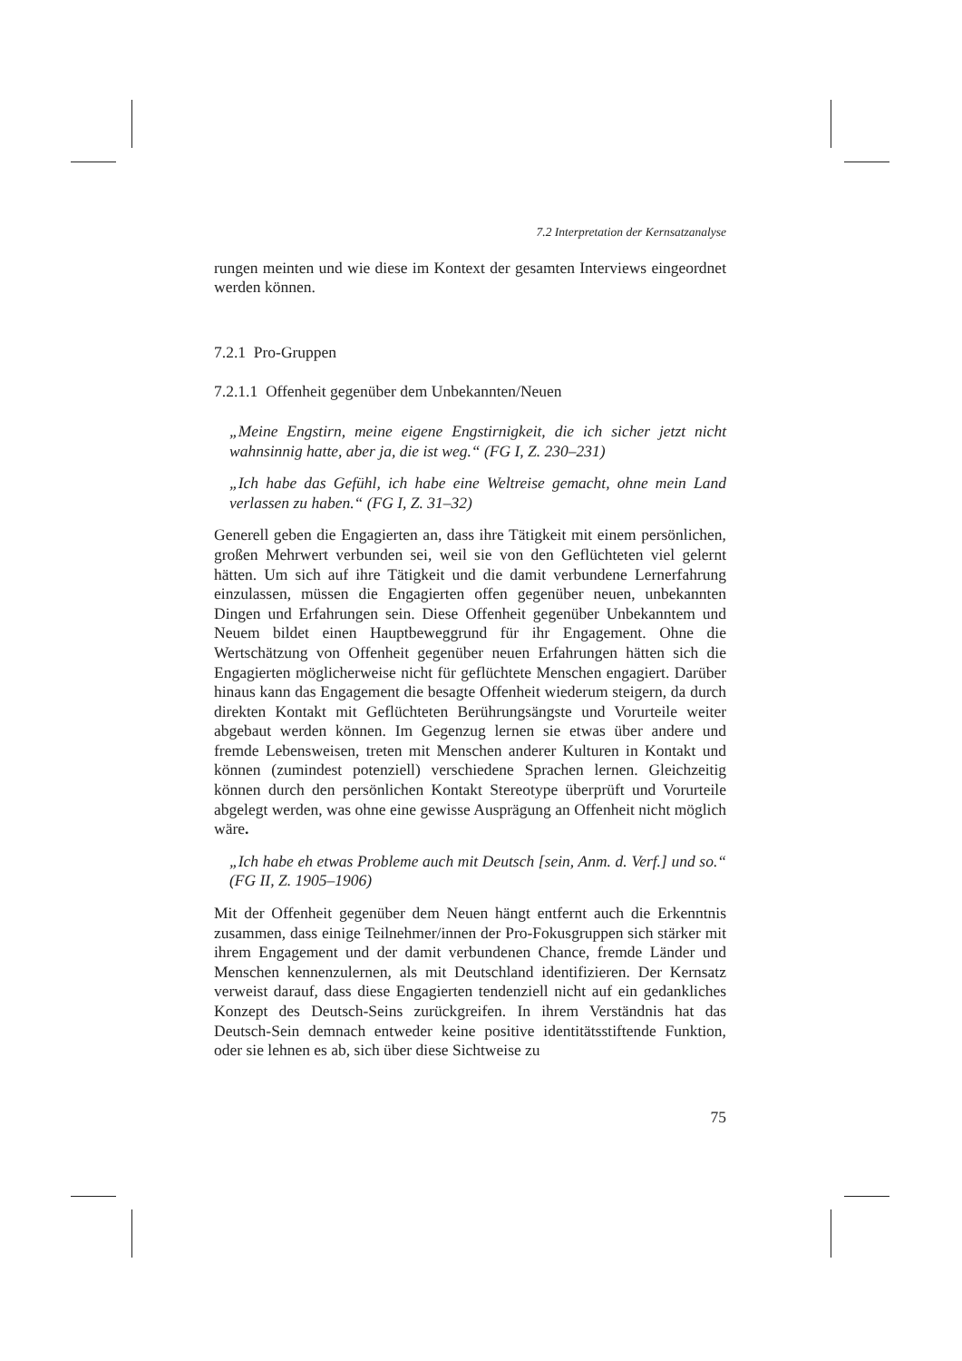7.2 Interpretation der Kernsatzanalyse
rungen meinten und wie diese im Kontext der gesamten Interviews eingeordnet werden können.
7.2.1 Pro-Gruppen
7.2.1.1 Offenheit gegenüber dem Unbekannten/Neuen
„Meine Engstirn, meine eigene Engstirnigkeit, die ich sicher jetzt nicht wahnsinnig hatte, aber ja, die ist weg.“ (FG I, Z. 230–231)
„Ich habe das Gefühl, ich habe eine Weltreise gemacht, ohne mein Land verlassen zu haben.“ (FG I, Z. 31–32)
Generell geben die Engagierten an, dass ihre Tätigkeit mit einem persönlichen, großen Mehrwert verbunden sei, weil sie von den Geflüchteten viel gelernt hätten. Um sich auf ihre Tätigkeit und die damit verbundene Lernerfahrung einzulassen, müssen die Engagierten offen gegenüber neuen, unbekannten Dingen und Erfahrungen sein. Diese Offenheit gegenüber Unbekanntem und Neuem bildet einen Hauptbeweggrund für ihr Engagement. Ohne die Wertschätzung von Offenheit gegenüber neuen Erfahrungen hätten sich die Engagierten möglicherweise nicht für geflüchtete Menschen engagiert. Darüber hinaus kann das Engagement die besagte Offenheit wiederum steigern, da durch direkten Kontakt mit Geflüchteten Berührungsängste und Vorurteile weiter abgebaut werden können. Im Gegenzug lernen sie etwas über andere und fremde Lebensweisen, treten mit Menschen anderer Kulturen in Kontakt und können (zumindest potenziell) verschiedene Sprachen lernen. Gleichzeitig können durch den persönlichen Kontakt Stereotype überprüft und Vorurteile abgelegt werden, was ohne eine gewisse Ausprägung an Offenheit nicht möglich wäre.
„Ich habe eh etwas Probleme auch mit Deutsch [sein, Anm. d. Verf.] und so.“ (FG II, Z. 1905–1906)
Mit der Offenheit gegenüber dem Neuen hängt entfernt auch die Erkenntnis zusammen, dass einige Teilnehmer/innen der Pro-Fokusgruppen sich stärker mit ihrem Engagement und der damit verbundenen Chance, fremde Länder und Menschen kennenzulernen, als mit Deutschland identifizieren. Der Kernsatz verweist darauf, dass diese Engagierten tendenziell nicht auf ein gedankliches Konzept des Deutsch-Seins zurückgreifen. In ihrem Verständnis hat das Deutsch-Sein demnach entweder keine positive identitätsstiftende Funktion, oder sie lehnen es ab, sich über diese Sichtweise zu
75